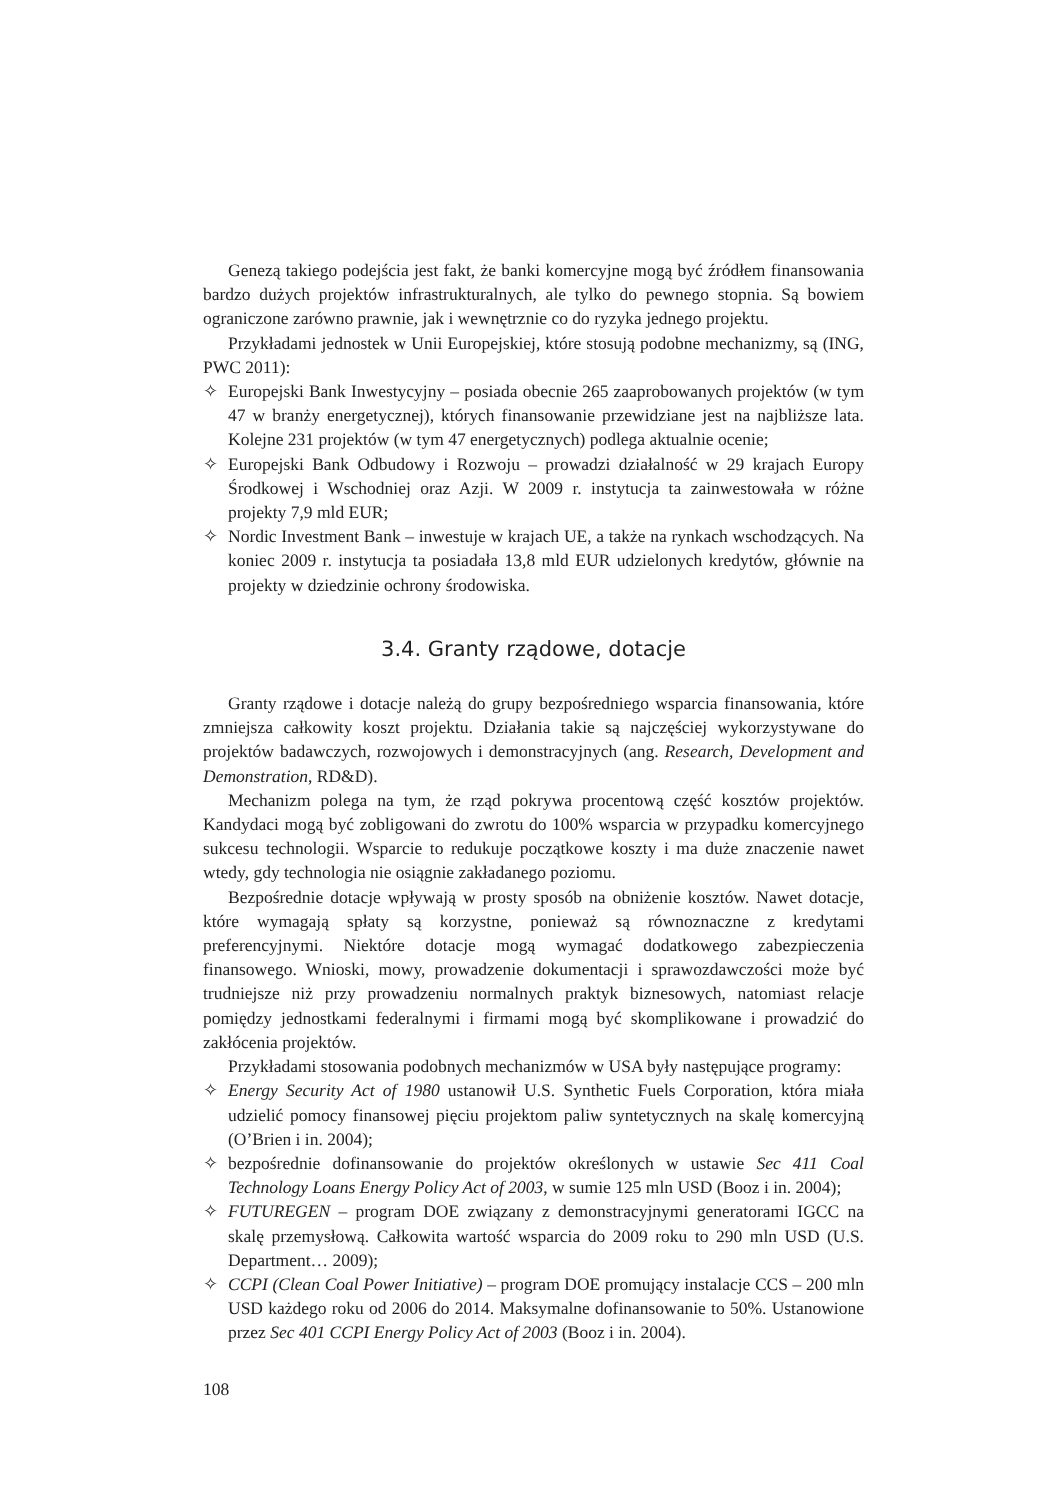Genezą takiego podejścia jest fakt, że banki komercyjne mogą być źródłem finansowania bardzo dużych projektów infrastrukturalnych, ale tylko do pewnego stopnia. Są bowiem ograniczone zarówno prawnie, jak i wewnętrznie co do ryzyka jednego projektu.
Przykładami jednostek w Unii Europejskiej, które stosują podobne mechanizmy, są (ING, PWC 2011):
✧ Europejski Bank Inwestycyjny – posiada obecnie 265 zaaprobowanych projektów (w tym 47 w branży energetycznej), których finansowanie przewidziane jest na najbliższe lata. Kolejne 231 projektów (w tym 47 energetycznych) podlega aktualnie ocenie;
✧ Europejski Bank Odbudowy i Rozwoju – prowadzi działalność w 29 krajach Europy Środkowej i Wschodniej oraz Azji. W 2009 r. instytucja ta zainwestowała w różne projekty 7,9 mld EUR;
✧ Nordic Investment Bank – inwestuje w krajach UE, a także na rynkach wschodzących. Na koniec 2009 r. instytucja ta posiadała 13,8 mld EUR udzielonych kredytów, głównie na projekty w dziedzinie ochrony środowiska.
3.4. Granty rządowe, dotacje
Granty rządowe i dotacje należą do grupy bezpośredniego wsparcia finansowania, które zmniejsza całkowity koszt projektu. Działania takie są najczęściej wykorzystywane do projektów badawczych, rozwojowych i demonstracyjnych (ang. Research, Development and Demonstration, RD&D).
Mechanizm polega na tym, że rząd pokrywa procentową część kosztów projektów. Kandydaci mogą być zobligowani do zwrotu do 100% wsparcia w przypadku komercyjnego sukcesu technologii. Wsparcie to redukuje początkowe koszty i ma duże znaczenie nawet wtedy, gdy technologia nie osiągnie zakładanego poziomu.
Bezpośrednie dotacje wpływają w prosty sposób na obniżenie kosztów. Nawet dotacje, które wymagają spłaty są korzystne, ponieważ są równoznaczne z kredytami preferencyjnymi. Niektóre dotacje mogą wymagać dodatkowego zabezpieczenia finansowego. Wnioski, mowy, prowadzenie dokumentacji i sprawozdawczości może być trudniejsze niż przy prowadzeniu normalnych praktyk biznesowych, natomiast relacje pomiędzy jednostkami federalnymi i firmami mogą być skomplikowane i prowadzić do zakłócenia projektów.
Przykładami stosowania podobnych mechanizmów w USA były następujące programy:
✧ Energy Security Act of 1980 ustanowił U.S. Synthetic Fuels Corporation, która miała udzielić pomocy finansowej pięciu projektom paliw syntetycznych na skalę komercyjną (O’Brien i in. 2004);
✧ bezpośrednie dofinansowanie do projektów określonych w ustawie Sec 411 Coal Technology Loans Energy Policy Act of 2003, w sumie 125 mln USD (Booz i in. 2004);
✧ FUTUREGEN – program DOE związany z demonstracyjnymi generatorami IGCC na skalę przemysłową. Całkowita wartość wsparcia do 2009 roku to 290 mln USD (U.S. Department… 2009);
✧ CCPI (Clean Coal Power Initiative) – program DOE promujący instalacje CCS – 200 mln USD każdego roku od 2006 do 2014. Maksymalne dofinansowanie to 50%. Ustanowione przez Sec 401 CCPI Energy Policy Act of 2003 (Booz i in. 2004).
108